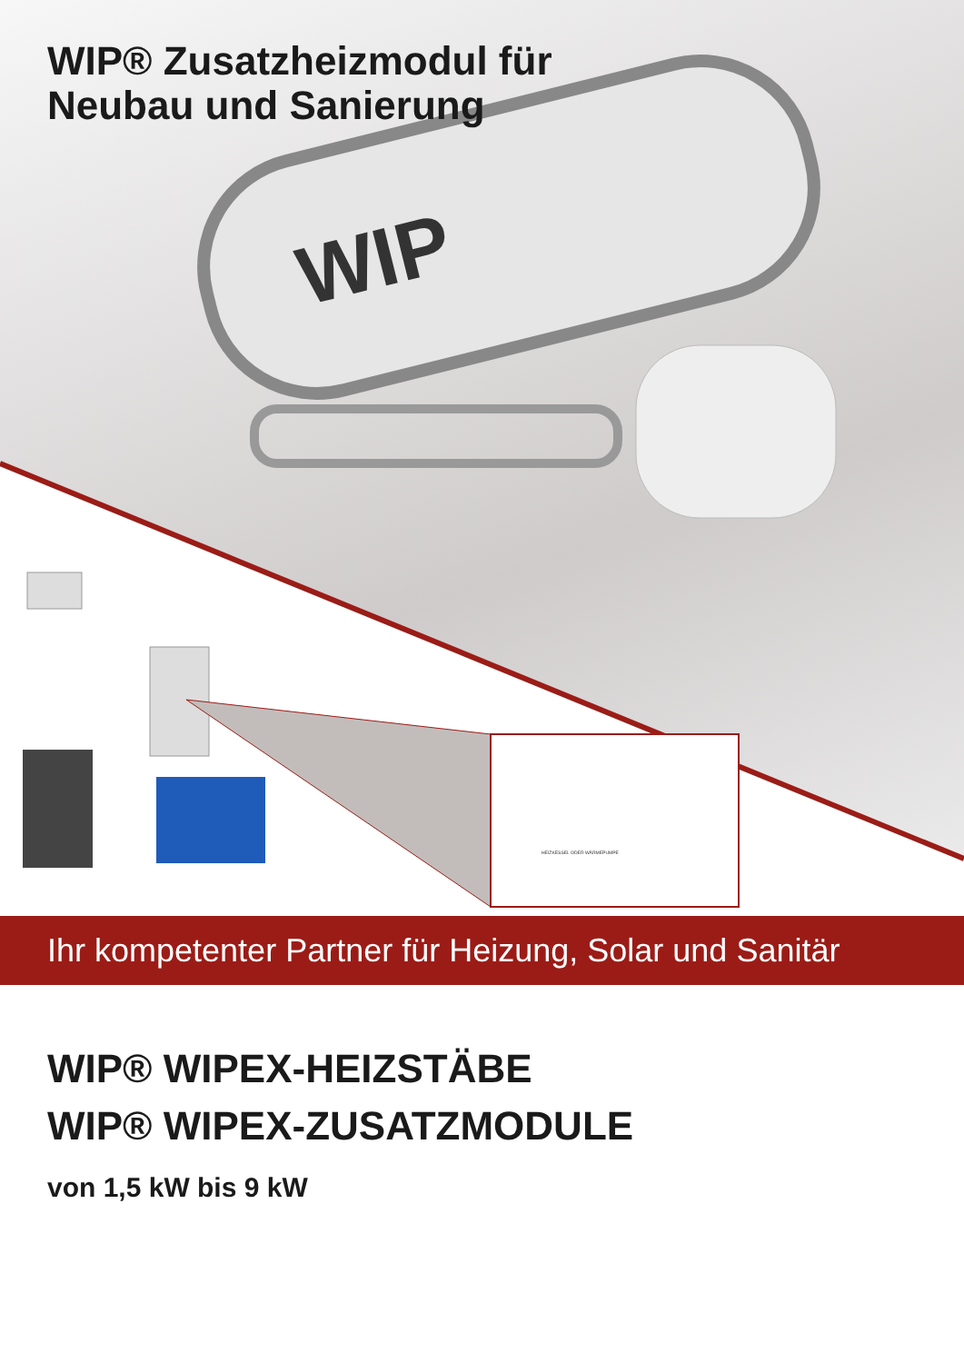WIP
HEIZKESSEL ODER WÄRMEPUMPE
WIP® Zusatzheizmodul für
Neubau und Sanierung
Ihr kompetenter Partner für Heizung, Solar und Sanitär
WIP® WIPEX-HEIZSTÄBE
WIP® WIPEX-ZUSATZMODULE
von 1,5 kW bis 9 kW